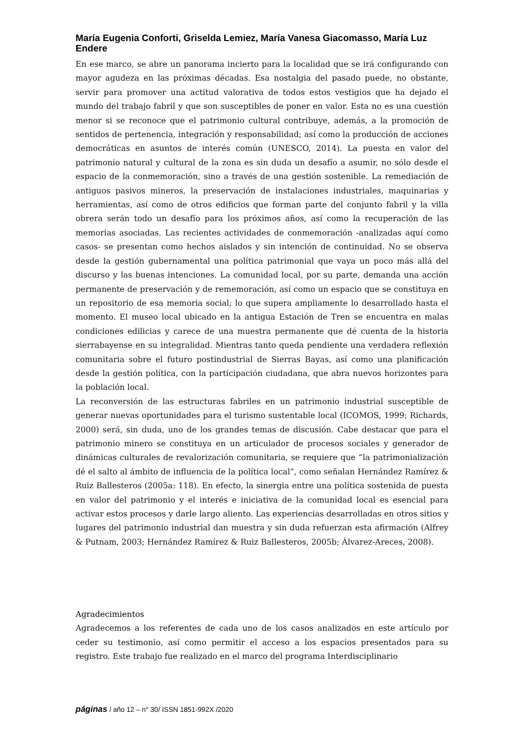María Eugenia Conforti, Griselda Lemiez, María Vanesa Giacomasso, María Luz Endere
En ese marco, se abre un panorama incierto para la localidad que se irá configurando con mayor agudeza en las próximas décadas. Esa nostalgia del pasado puede, no obstante, servir para promover una actitud valorativa de todos estos vestigios que ha dejado el mundo del trabajo fabril y que son susceptibles de poner en valor. Esta no es una cuestión menor si se reconoce que el patrimonio cultural contribuye, además, a la promoción de sentidos de pertenencia, integración y responsabilidad; así como la producción de acciones democráticas en asuntos de interés común (UNESCO, 2014). La puesta en valor del patrimonio natural y cultural de la zona es sin duda un desafío a asumir, no sólo desde el espacio de la conmemoración, sino a través de una gestión sostenible. La remediación de antiguos pasivos mineros, la preservación de instalaciones industriales, maquinarias y herramientas, así como de otros edificios que forman parte del conjunto fabril y la villa obrera serán todo un desafío para los próximos años, así como la recuperación de las memorias asociadas. Las recientes actividades de conmemoración -analizadas aquí como casos- se presentan como hechos aislados y sin intención de continuidad. No se observa desde la gestión gubernamental una política patrimonial que vaya un poco más allá del discurso y las buenas intenciones. La comunidad local, por su parte, demanda una acción permanente de preservación y de rememoración, así como un espacio que se constituya en un repositorio de esa memoria social; lo que supera ampliamente lo desarrollado hasta el momento. El museo local ubicado en la antigua Estación de Tren se encuentra en malas condiciones edilicias y carece de una muestra permanente que dé cuenta de la historia sierrabayense en su integralidad. Mientras tanto queda pendiente una verdadera reflexión comunitaria sobre el futuro postindustrial de Sierras Bayas, así como una planificación desde la gestión política, con la participación ciudadana, que abra nuevos horizontes para la población local.
La reconversión de las estructuras fabriles en un patrimonio industrial susceptible de generar nuevas oportunidades para el turismo sustentable local (ICOMOS, 1999; Richards, 2000) será, sin duda, uno de los grandes temas de discusión. Cabe destacar que para el patrimonio minero se constituya en un articulador de procesos sociales y generador de dinámicas culturales de revalorización comunitaria, se requiere que “la patrimonialización dé el salto al ámbito de influencia de la política local”, como señalan Hernández Ramírez & Ruiz Ballesteros (2005a: 118). En efecto, la sinergia entre una política sostenida de puesta en valor del patrimonio y el interés e iniciativa de la comunidad local es esencial para activar estos procesos y darle largo aliento. Las experiencias desarrolladas en otros sitios y lugares del patrimonio industrial dan muestra y sin duda refuerzan esta afirmación (Alfrey & Putnam, 2003; Hernández Ramírez & Ruiz Ballesteros, 2005b; Álvarez-Areces, 2008).
Agradecimientos
Agradecemos a los referentes de cada uno de los casos analizados en este artículo por ceder su testimonio, así como permitir el acceso a los espacios presentados para su registro. Este trabajo fue realizado en el marco del programa Interdisciplinario
páginas / año 12 – n° 30/ ISSN 1851-992X /2020